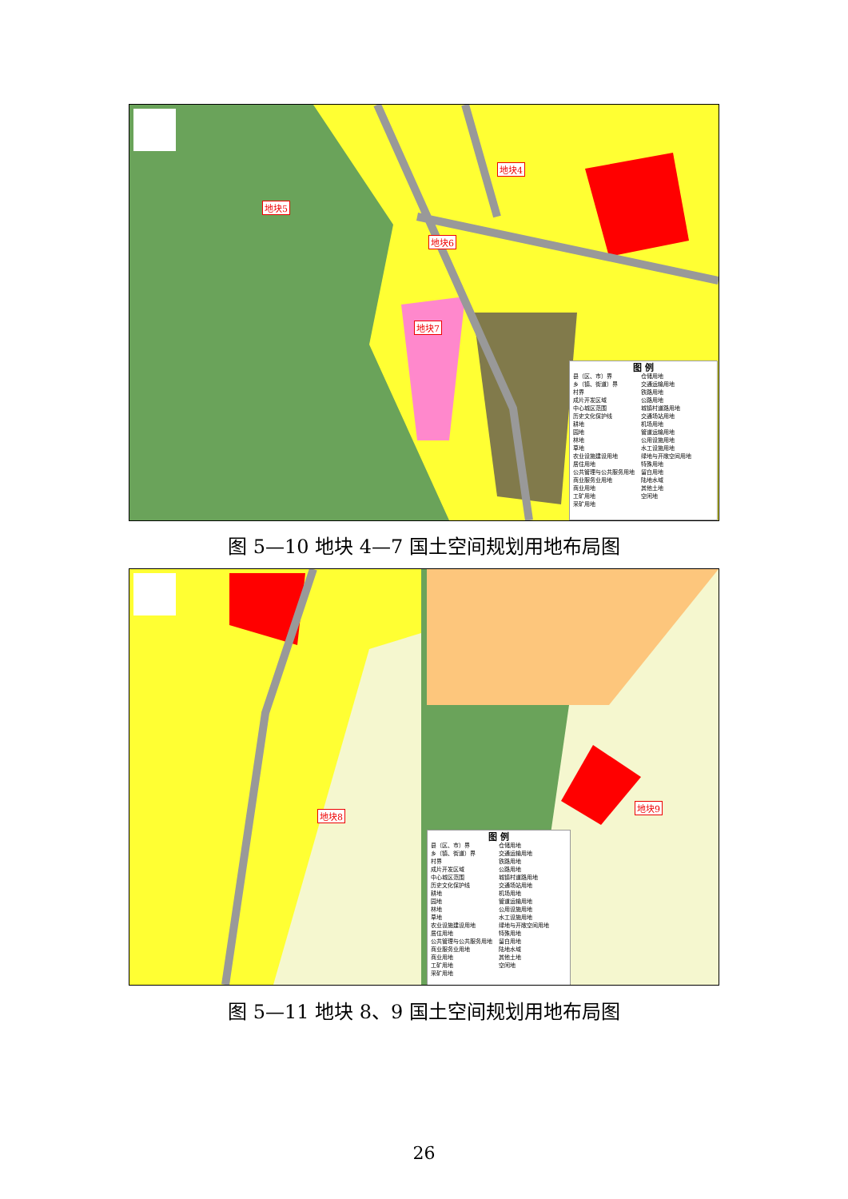地块4
地块5
地块6
地块7
图 例
县（区、市）界
乡（镇、街道）界
村界
成片开发区域
中心城区范围
历史文化保护线
耕地
园地
林地
草地
农业设施建设用地
居住用地
公共管理与公共服务用地
商业服务业用地
商业用地
工矿用地
采矿用地
仓储用地
交通运输用地
铁路用地
公路用地
城镇村道路用地
交通场站用地
机场用地
管道运输用地
公用设施用地
水工设施用地
绿地与开敞空间用地
特殊用地
留白用地
陆地水域
其他土地
空闲地
图 5—10 地块 4—7 国土空间规划用地布局图
地块8
地块9
图 例
县（区、市）界
乡（镇、街道）界
村界
成片开发区域
中心城区范围
历史文化保护线
耕地
园地
林地
草地
农业设施建设用地
居住用地
公共管理与公共服务用地
商业服务业用地
商业用地
工矿用地
采矿用地
仓储用地
交通运输用地
铁路用地
公路用地
城镇村道路用地
交通场站用地
机场用地
管道运输用地
公用设施用地
水工设施用地
绿地与开敞空间用地
特殊用地
留白用地
陆地水域
其他土地
空闲地
图 5—11 地块 8、9 国土空间规划用地布局图
26